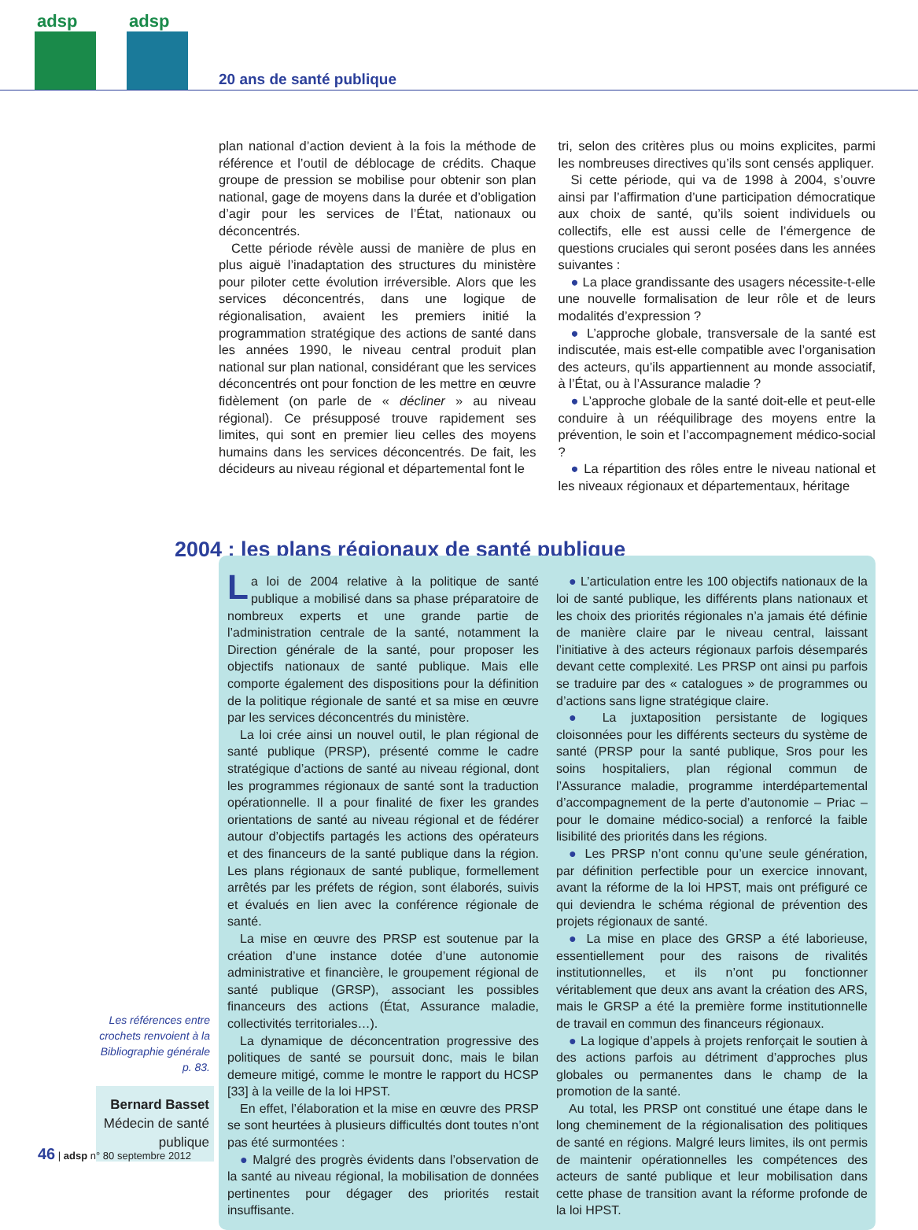adsp adsp
20 ans de santé publique
plan national d’action devient à la fois la méthode de référence et l’outil de déblocage de crédits. Chaque groupe de pression se mobilise pour obtenir son plan national, gage de moyens dans la durée et d’obligation d’agir pour les services de l’État, nationaux ou déconcentrés.
Cette période révèle aussi de manière de plus en plus aiguë l’inadaptation des structures du ministère pour piloter cette évolution irréversible. Alors que les services déconcentrés, dans une logique de régionalisation, avaient les premiers initié la programmation stratégique des actions de santé dans les années 1990, le niveau central produit plan national sur plan national, considérant que les services déconcentrés ont pour fonction de les mettre en œuvre fidèlement (on parle de « décliner » au niveau régional). Ce présupposé trouve rapidement ses limites, qui sont en premier lieu celles des moyens humains dans les services déconcentrés. De fait, les décideurs au niveau régional et départemental font le
tri, selon des critères plus ou moins explicites, parmi les nombreuses directives qu’ils sont censés appliquer.
Si cette période, qui va de 1998 à 2004, s’ouvre ainsi par l’affirmation d’une participation démocratique aux choix de santé, qu’ils soient individuels ou collectifs, elle est aussi celle de l’émergence de questions cruciales qui seront posées dans les années suivantes :
● La place grandissante des usagers nécessite-t-elle une nouvelle formalisation de leur rôle et de leurs modalités d’expression ?
● L’approche globale, transversale de la santé est indiscutée, mais est-elle compatible avec l’organisation des acteurs, qu’ils appartiennent au monde associatif, à l’État, ou à l’Assurance maladie ?
● L’approche globale de la santé doit-elle et peut-elle conduire à un rééquilibrage des moyens entre la prévention, le soin et l’accompagnement médico-social ?
● La répartition des rôles entre le niveau national et les niveaux régionaux et départementaux, héritage
2004 : les plans régionaux de santé publique
La loi de 2004 relative à la politique de santé publique a mobilisé dans sa phase préparatoire de nombreux experts et une grande partie de l’administration centrale de la santé, notamment la Direction générale de la santé, pour proposer les objectifs nationaux de santé publique. Mais elle comporte également des dispositions pour la définition de la politique régionale de santé et sa mise en œuvre par les services déconcentrés du ministère.
La loi crée ainsi un nouvel outil, le plan régional de santé publique (PRSP), présenté comme le cadre stratégique d’actions de santé au niveau régional, dont les programmes régionaux de santé sont la traduction opérationnelle. Il a pour finalité de fixer les grandes orientations de santé au niveau régional et de fédérer autour d’objectifs partagés les actions des opérateurs et des financeurs de la santé publique dans la région. Les plans régionaux de santé publique, formellement arrêtés par les préfets de région, sont élaborés, suivis et évalués en lien avec la conférence régionale de santé.
La mise en œuvre des PRSP est soutenue par la création d’une instance dotée d’une autonomie administrative et financière, le groupement régional de santé publique (GRSP), associant les possibles financeurs des actions (État, Assurance maladie, collectivités territoriales…).
La dynamique de déconcentration progressive des politiques de santé se poursuit donc, mais le bilan demeure mitigé, comme le montre le rapport du HCSP [33] à la veille de la loi HPST.
En effet, l’élaboration et la mise en œuvre des PRSP se sont heurtées à plusieurs difficultés dont toutes n’ont pas été surmontées :
● Malgré des progrès évidents dans l’observation de la santé au niveau régional, la mobilisation de données pertinentes pour dégager des priorités restait insuffisante.
● L’articulation entre les 100 objectifs nationaux de la loi de santé publique, les différents plans nationaux et les choix des priorités régionales n’a jamais été définie de manière claire par le niveau central, laissant l’initiative à des acteurs régionaux parfois désemparés devant cette complexité. Les PRSP ont ainsi pu parfois se traduire par des « catalogues » de programmes ou d’actions sans ligne stratégique claire.
● La juxtaposition persistante de logiques cloisonnées pour les différents secteurs du système de santé (PRSP pour la santé publique, Sros pour les soins hospitaliers, plan régional commun de l’Assurance maladie, programme interdépartemental d’accompagnement de la perte d’autonomie – Priac – pour le domaine médico-social) a renforcé la faible lisibilité des priorités dans les régions.
● Les PRSP n’ont connu qu’une seule génération, par définition perfectible pour un exercice innovant, avant la réforme de la loi HPST, mais ont préfiguré ce qui deviendra le schéma régional de prévention des projets régionaux de santé.
● La mise en place des GRSP a été laborieuse, essentiellement pour des raisons de rivalités institutionnelles, et ils n’ont pu fonctionner véritablement que deux ans avant la création des ARS, mais le GRSP a été la première forme institutionnelle de travail en commun des financeurs régionaux.
● La logique d’appels à projets renforçait le soutien à des actions parfois au détriment d’approches plus globales ou permanentes dans le champ de la promotion de la santé.
Au total, les PRSP ont constitué une étape dans le long cheminement de la régionalisation des politiques de santé en régions. Malgré leurs limites, ils ont permis de maintenir opérationnelles les compétences des acteurs de santé publique et leur mobilisation dans cette phase de transition avant la réforme profonde de la loi HPST.
Les références entre crochets renvoient à la Bibliographie générale p. 83.
Bernard Basset
Médecin de santé publique
46 | adsp n° 80 septembre 2012